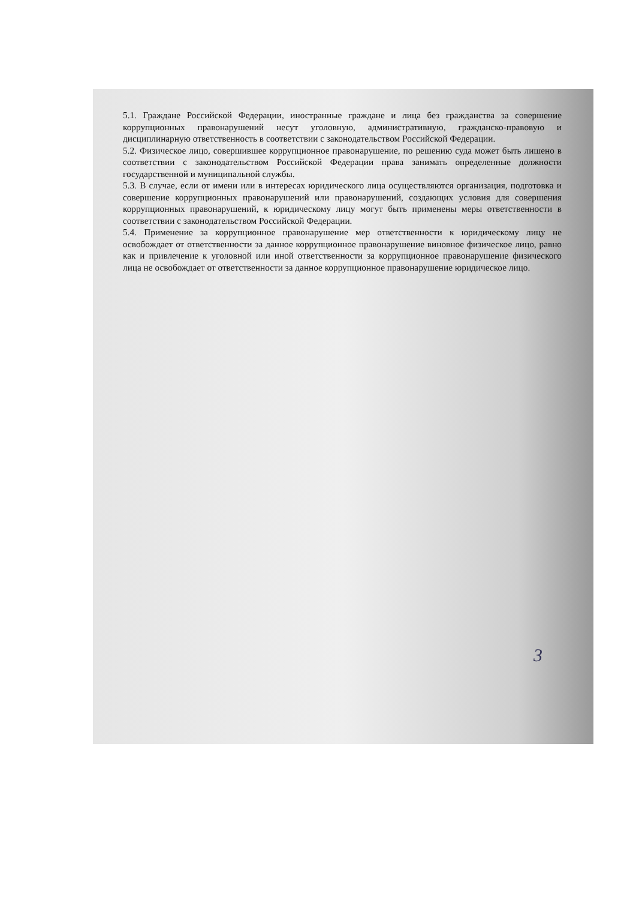5.1. Граждане Российской Федерации, иностранные граждане и лица без гражданства за совершение коррупционных правонарушений несут уголовную, административную, гражданско-правовую и дисциплинарную ответственность в соответствии с законодательством Российской Федерации.
5.2. Физическое лицо, совершившее коррупционное правонарушение, по решению суда может быть лишено в соответствии с законодательством Российской Федерации права занимать определенные должности государственной и муниципальной службы.
5.3. В случае, если от имени или в интересах юридического лица осуществляются организация, подготовка и совершение коррупционных правонарушений или правонарушений, создающих условия для совершения коррупционных правонарушений, к юридическому лицу могут быть применены меры ответственности в соответствии с законодательством Российской Федерации.
5.4. Применение за коррупционное правонарушение мер ответственности к юридическому лицу не освобождает от ответственности за данное коррупционное правонарушение виновное физическое лицо, равно как и привлечение к уголовной или иной ответственности за коррупционное правонарушение физического лица не освобождает от ответственности за данное коррупционное правонарушение юридическое лицо.
3